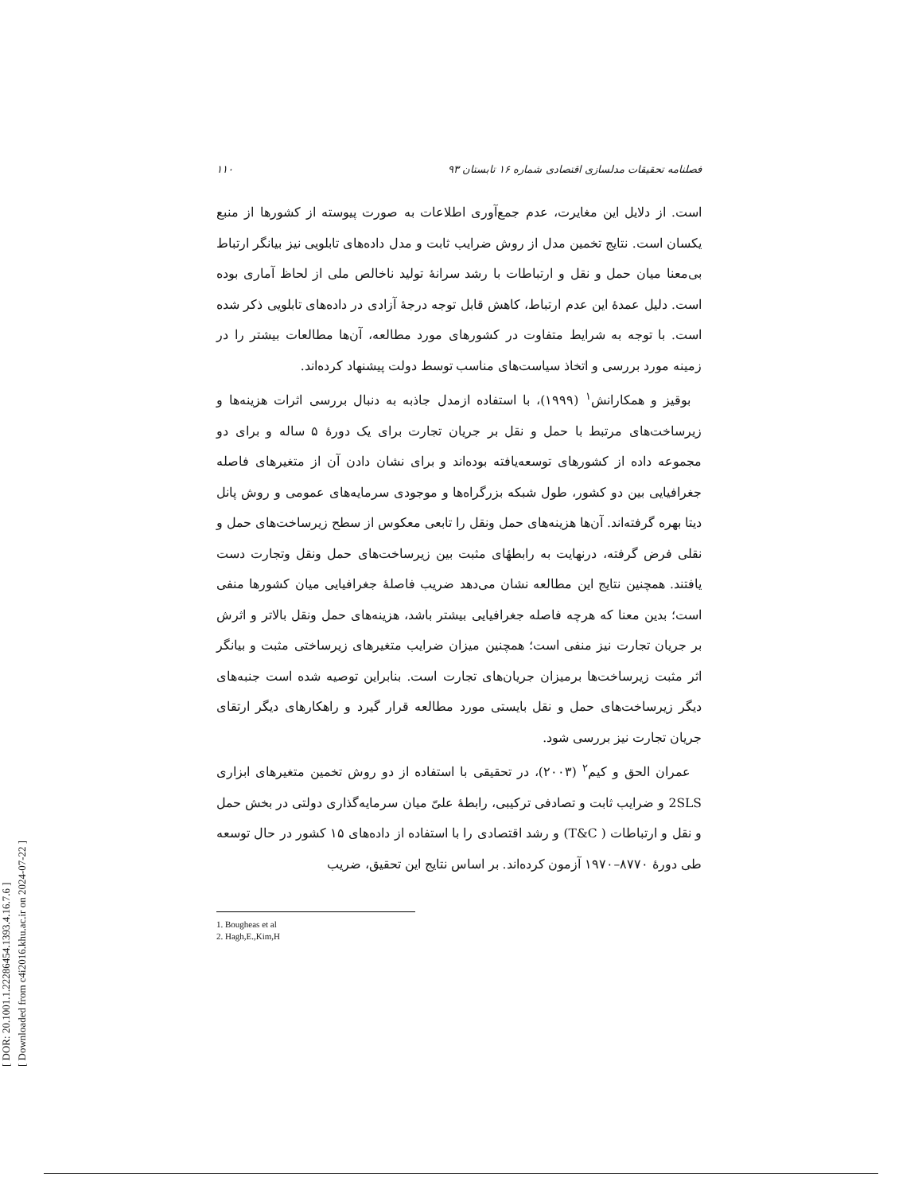[ DOR: 20.1001.1.22286454.1393.4.16.7.6 ]
[ Downloaded from c4i2016.khu.ac.ir on 2024-07-22 ]
فصلنامه تحقیقات مدلسازی اقتصادی شماره ۱۶ تابستان ۹۳ ۱۱۰
است. از دلایل این مغایرت، عدم جمع‌آوری اطلاعات به صورت پیوسته از کشورها از منبع یکسان است. نتایج تخمین مدل از روش ضرایب ثابت و مدل داده‌های تابلویی نیز بیانگر ارتباط بی‌معنا میان حمل و نقل و ارتباطات با رشد سرانهٔ تولید ناخالص ملی از لحاظ آماری بوده است. دلیل عمدهٔ این عدم ارتباط، کاهش قابل توجه درجهٔ آزادی در داده‌های تابلویی ذکر شده است. با توجه به شرایط متفاوت در کشورهای مورد مطالعه، آن‌ها مطالعات بیشتر را در زمینه مورد بررسی و اتخاذ سیاست‌های مناسب توسط دولت پیشنهاد کرده‌اند.
بوقیز و همکارانش<sup>۱</sup> (۱۹۹۹)، با استفاده ازمدل جاذبه به دنبال بررسی اثرات هزینه‌ها و زیرساخت‌های مرتبط با حمل و نقل بر جریان تجارت برای یک دورهٔ ۵ ساله و برای دو مجموعه داده از کشورهای توسعه‌یافته بوده‌اند و برای نشان دادن آن از متغیرهای فاصله جغرافیایی بین دو کشور، طول شبکه بزرگراه‌ها و موجودی سرمایه‌های عمومی و روش پانل دیتا بهره گرفته‌اند. آن‌ها هزینه‌های حمل ونقل را تابعی معکوس از سطح زیرساخت‌های حمل و نقلی فرض گرفته، درنهایت به رابطهٔای مثبت بین زیرساخت‌های حمل ونقل وتجارت دست یافتند. همچنین نتایج این مطالعه نشان می‌دهد ضریب فاصلهٔ جغرافیایی میان کشورها منفی است؛ بدین معنا که هرچه فاصله جغرافیایی بیشتر باشد، هزینه‌های حمل ونقل بالاتر و اثرش بر جریان تجارت نیز منفی است؛ همچنین میزان ضرایب متغیرهای زیرساختی مثبت و بیانگر اثر مثبت زیرساخت‌ها برمیزان جریان‌های تجارت است. بنابراین توصیه شده است جنبه‌های دیگر زیرساخت‌های حمل و نقل بایستی مورد مطالعه قرار گیرد و راهکارهای دیگر ارتقای جریان تجارت نیز بررسی شود.
عمران الحق و کیم<sup>۲</sup> (۲۰۰۳)، در تحقیقی با استفاده از دو روش تخمین متغیرهای ابزاری 2SLS و ضرایب ثابت و تصادفی ترکیبی، رابطهٔ علیّ میان سرمایه‌گذاری دولتی در بخش حمل و نقل و ارتباطات ( T&C) و رشد اقتصادی را با استفاده از داده‌های ۱۵ کشور در حال توسعه طی دورهٔ ۸۷۷۰–۱۹۷۰ آزمون کرده‌اند. بر اساس نتایج این تحقیق، ضریب
1. Bougheas et al
2. Hagh,E.,Kim,H